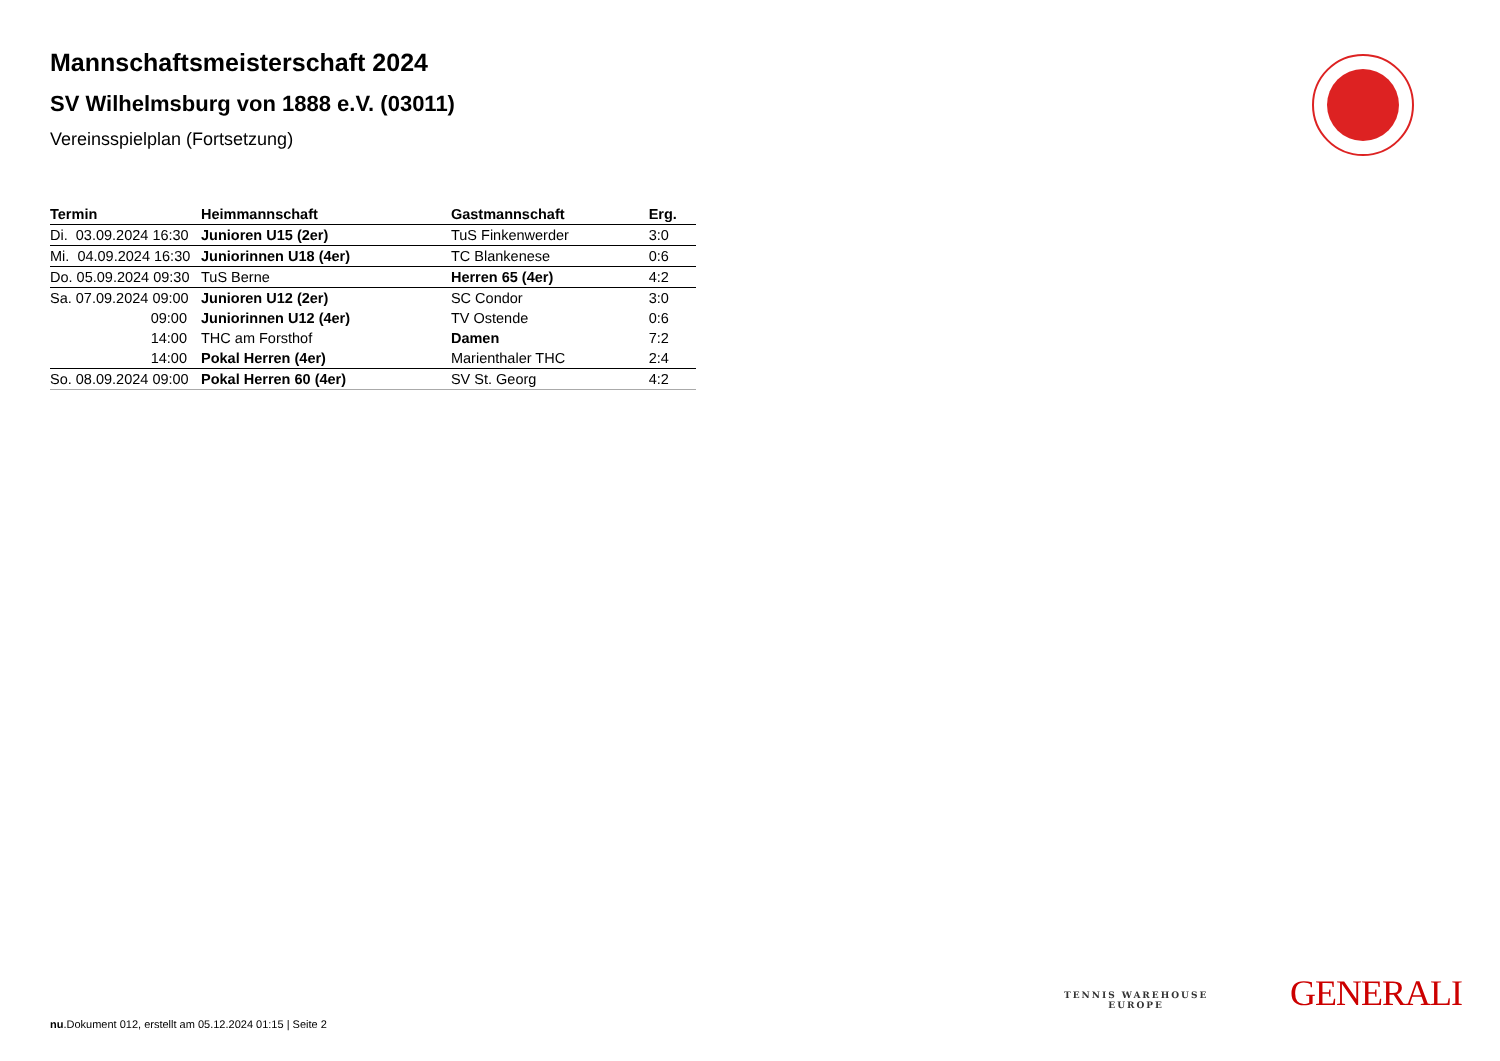Mannschaftsmeisterschaft 2024
SV Wilhelmsburg von 1888 e.V. (03011)
Vereinsspielplan (Fortsetzung)
| Termin | Heimmannschaft | Gastmannschaft | Erg. |
| --- | --- | --- | --- |
| Di. 03.09.2024 16:30 | Junioren U15 (2er) | TuS Finkenwerder | 3:0 |
| Mi. 04.09.2024 16:30 | Juniorinnen U18 (4er) | TC Blankenese | 0:6 |
| Do. 05.09.2024 09:30 | TuS Berne | Herren 65 (4er) | 4:2 |
| Sa. 07.09.2024 09:00 | Junioren U12 (2er) | SC Condor | 3:0 |
| 09:00 | Juniorinnen U12 (4er) | TV Ostende | 0:6 |
| 14:00 | THC am Forsthof | Damen | 7:2 |
| 14:00 | Pokal Herren (4er) | Marienthaler THC | 2:4 |
| So. 08.09.2024 09:00 | Pokal Herren 60 (4er) | SV St. Georg | 4:2 |
TENNIS WAREHOUSE
EUROPE
GENERALI
nu.Dokument 012, erstellt am 05.12.2024 01:15 | Seite 2